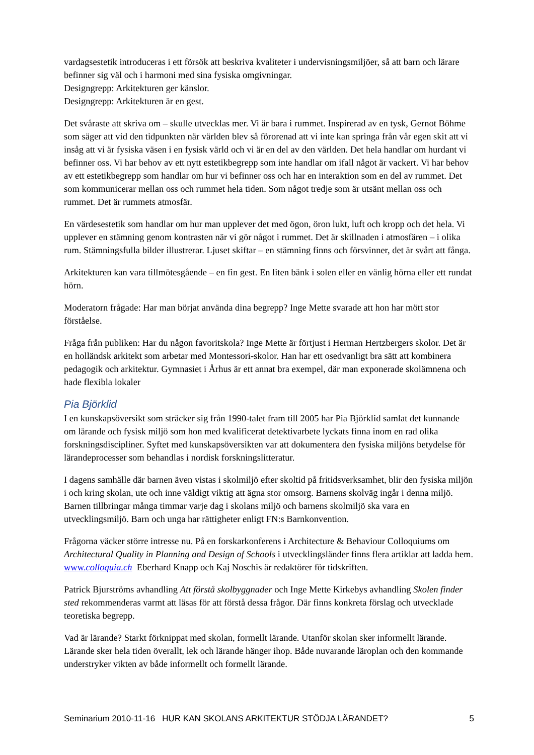vardagsestetik introduceras i ett försök att beskriva kvaliteter i undervisningsmiljöer, så att barn och lärare befinner sig väl och i harmoni med sina fysiska omgivningar.
Designgrepp: Arkitekturen ger känslor.
Designgrepp: Arkitekturen är en gest.
Det svåraste att skriva om – skulle utvecklas mer. Vi är bara i rummet. Inspirerad av en tysk, Gernot Böhme som säger att vid den tidpunkten när världen blev så förorenad att vi inte kan springa från vår egen skit att vi insåg att vi är fysiska väsen i en fysisk värld och vi är en del av den världen. Det hela handlar om hurdant vi befinner oss. Vi har behov av ett nytt estetikbegrepp som inte handlar om ifall något är vackert. Vi har behov av ett estetikbegrepp som handlar om hur vi befinner oss och har en interaktion som en del av rummet. Det som kommunicerar mellan oss och rummet hela tiden. Som något tredje som är utsänt mellan oss och rummet. Det är rummets atmosfär.
En värdesestetik som handlar om hur man upplever det med ögon, öron lukt, luft och kropp och det hela. Vi upplever en stämning genom kontrasten när vi gör något i rummet. Det är skillnaden i atmosfären – i olika rum. Stämningsfulla bilder illustrerar. Ljuset skiftar – en stämning finns och försvinner, det är svårt att fånga.
Arkitekturen kan vara tillmötesgående – en fin gest. En liten bänk i solen eller en vänlig hörna eller ett rundat hörn.
Moderatorn frågade: Har man börjat använda dina begrepp? Inge Mette svarade att hon har mött stor förståelse.
Fråga från publiken: Har du någon favoritskola? Inge Mette är förtjust i Herman Hertzbergers skolor. Det är en holländsk arkitekt som arbetar med Montessori-skolor. Han har ett osedvanligt bra sätt att kombinera pedagogik och arkitektur. Gymnasiet i Århus är ett annat bra exempel, där man exponerade skolämnena och hade flexibla lokaler
Pia Björklid
I en kunskapsöversikt som sträcker sig från 1990-talet fram till 2005 har Pia Björklid samlat det kunnande om lärande och fysisk miljö som hon med kvalificerat detektivarbete lyckats finna inom en rad olika forskningsdiscipliner. Syftet med kunskapsöversikten var att dokumentera den fysiska miljöns betydelse för lärandeprocesser som behandlas i nordisk forskningslitteratur.
I dagens samhälle där barnen även vistas i skolmiljö efter skoltid på fritidsverksamhet, blir den fysiska miljön i och kring skolan, ute och inne väldigt viktig att ägna stor omsorg. Barnens skolväg ingår i denna miljö. Barnen tillbringar många timmar varje dag i skolans miljö och barnens skolmiljö ska vara en utvecklingsmiljö. Barn och unga har rättigheter enligt FN:s Barnkonvention.
Frågorna väcker större intresse nu. På en forskarkonferens i Architecture & Behaviour Colloquiums om Architectural Quality in Planning and Design of Schools i utvecklingsländer finns flera artiklar att ladda hem. www.colloquia.ch Eberhard Knapp och Kaj Noschis är redaktörer för tidskriften.
Patrick Bjurströms avhandling Att förstå skolbyggnader och Inge Mette Kirkebys avhandling Skolen finder sted rekommenderas varmt att läsas för att förstå dessa frågor. Där finns konkreta förslag och utvecklade teoretiska begrepp.
Vad är lärande? Starkt förknippat med skolan, formellt lärande. Utanför skolan sker informellt lärande. Lärande sker hela tiden överallt, lek och lärande hänger ihop. Både nuvarande läroplan och den kommande understryker vikten av både informellt och formellt lärande.
Seminarium 2010-11-16 HUR KAN SKOLANS ARKITEKTUR STÖDJA LÄRANDET? 5